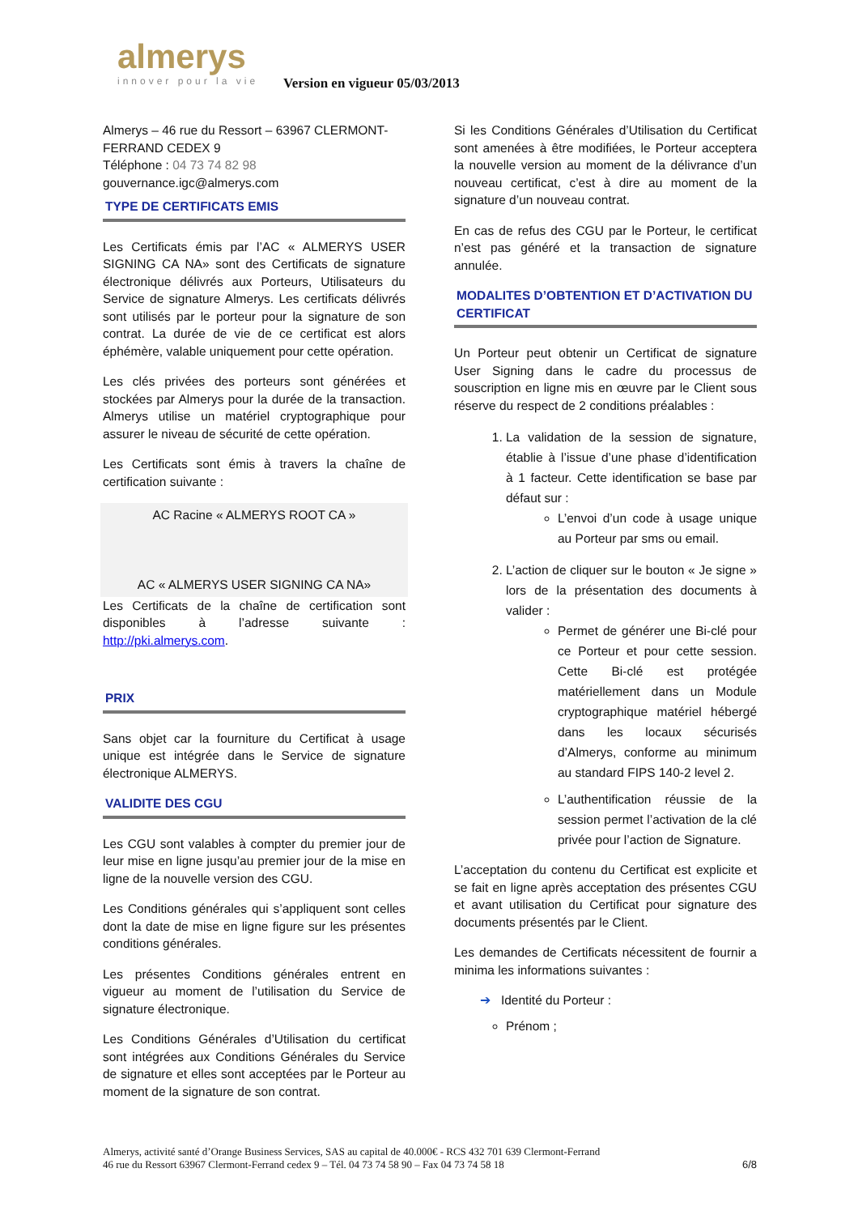almerys
innover pour la vie
Version en vigueur 05/03/2013
Almerys – 46 rue du Ressort – 63967 CLERMONT-FERRAND CEDEX 9
Téléphone : 04 73 74 82 98
gouvernance.igc@almerys.com
TYPE DE CERTIFICATS EMIS
Les Certificats émis par l’AC « ALMERYS USER SIGNING CA NA» sont des Certificats de signature électronique délivrés aux Porteurs, Utilisateurs du Service de signature Almerys. Les certificats délivrés sont utilisés par le porteur pour la signature de son contrat. La durée de vie de ce certificat est alors éphémère, valable uniquement pour cette opération.
Les clés privées des porteurs sont générées et stockées par Almerys pour la durée de la transaction. Almerys utilise un matériel cryptographique pour assurer le niveau de sécurité de cette opération.
Les Certificats sont émis à travers la chaîne de certification suivante :
AC Racine « ALMERYS ROOT CA »
AC « ALMERYS USER SIGNING CA NA»
Les Certificats de la chaîne de certification sont disponibles à l’adresse suivante : http://pki.almerys.com.
PRIX
Sans objet car la fourniture du Certificat à usage unique est intégrée dans le Service de signature électronique ALMERYS.
VALIDITE DES CGU
Les CGU sont valables à compter du premier jour de leur mise en ligne jusqu’au premier jour de la mise en ligne de la nouvelle version des CGU.
Les Conditions générales qui s’appliquent sont celles dont la date de mise en ligne figure sur les présentes conditions générales.
Les présentes Conditions générales entrent en vigueur au moment de l’utilisation du Service de signature électronique.
Les Conditions Générales d’Utilisation du certificat sont intégrées aux Conditions Générales du Service de signature et elles sont acceptées par le Porteur au moment de la signature de son contrat.
Si les Conditions Générales d’Utilisation du Certificat sont amenées à être modifiées, le Porteur acceptera la nouvelle version au moment de la délivrance d’un nouveau certificat, c’est à dire au moment de la signature d’un nouveau contrat.
En cas de refus des CGU par le Porteur, le certificat n’est pas généré et la transaction de signature annulée.
MODALITES D’OBTENTION ET D’ACTIVATION DU CERTIFICAT
Un Porteur peut obtenir un Certificat de signature User Signing dans le cadre du processus de souscription en ligne mis en œuvre par le Client sous réserve du respect de 2 conditions préalables :
1. La validation de la session de signature, établie à l’issue d’une phase d’identification à 1 facteur. Cette identification se base par défaut sur :
L’envoi d’un code à usage unique au Porteur par sms ou email.
2. L’action de cliquer sur le bouton « Je signe » lors de la présentation des documents à valider :
Permet de générer une Bi-clé pour ce Porteur et pour cette session. Cette Bi-clé est protégée matériellement dans un Module cryptographique matériel hébergé dans les locaux sécurisés d’Almerys, conforme au minimum au standard FIPS 140-2 level 2.
L’authentification réussie de la session permet l’activation de la clé privée pour l’action de Signature.
L’acceptation du contenu du Certificat est explicite et se fait en ligne après acceptation des présentes CGU et avant utilisation du Certificat pour signature des documents présentés par le Client.
Les demandes de Certificats nécessitent de fournir a minima les informations suivantes :
➔ Identité du Porteur :
Prénom ;
Almerys, activité santé d’Orange Business Services, SAS au capital de 40.000€ - RCS 432 701 639 Clermont-Ferrand
46 rue du Ressort 63967 Clermont-Ferrand cedex 9 – Tél. 04 73 74 58 90 – Fax 04 73 74 58 18
6/8